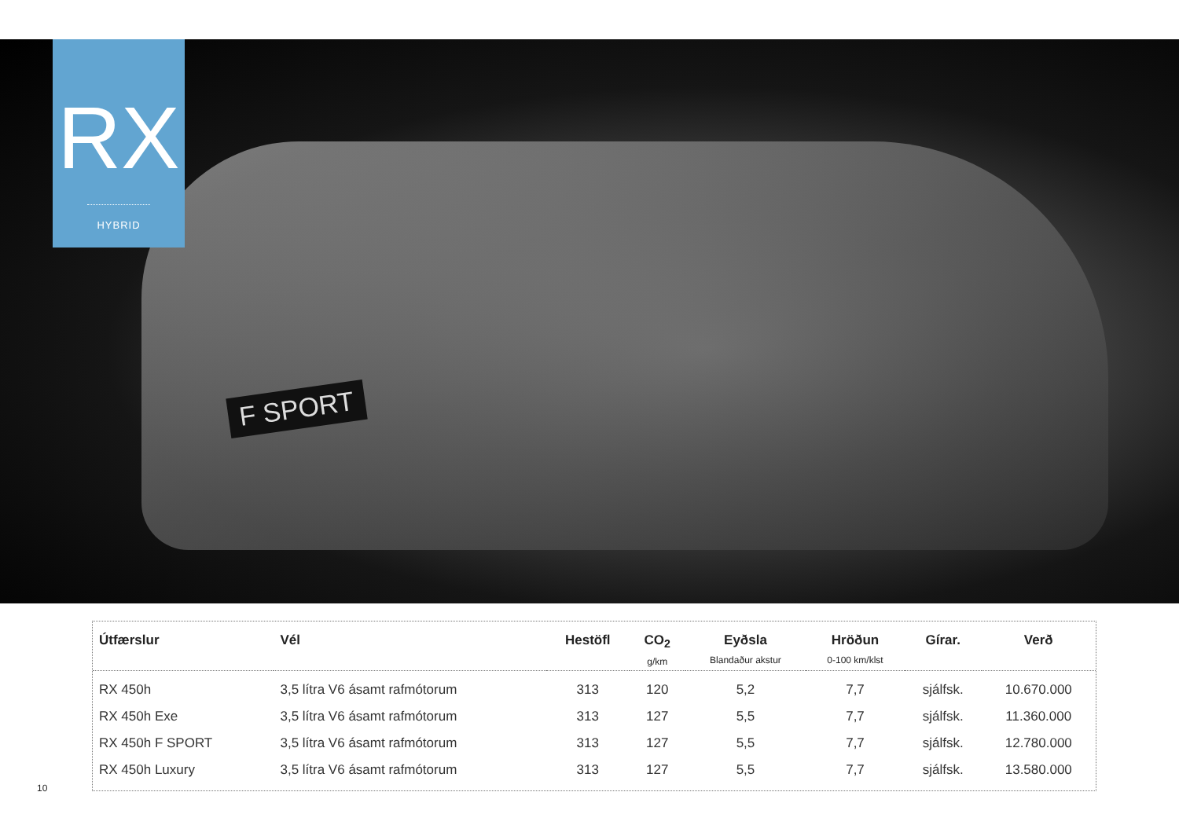RX
HYBRID
F SPORT
| Útfærslur | Vél | Hestöfl | CO<sub>2</sub> g/km | Eyðsla Blandaður akstur | Hröðun 0-100 km/klst | Gírar. | Verð |
| --- | --- | --- | --- | --- | --- | --- | --- |
| RX 450h | 3,5 lítra V6 ásamt rafmótorum | 313 | 120 | 5,2 | 7,7 | sjálfsk. | 10.670.000 |
| RX 450h Exe | 3,5 lítra V6 ásamt rafmótorum | 313 | 127 | 5,5 | 7,7 | sjálfsk. | 11.360.000 |
| RX 450h F SPORT | 3,5 lítra V6 ásamt rafmótorum | 313 | 127 | 5,5 | 7,7 | sjálfsk. | 12.780.000 |
| RX 450h Luxury | 3,5 lítra V6 ásamt rafmótorum | 313 | 127 | 5,5 | 7,7 | sjálfsk. | 13.580.000 |
10